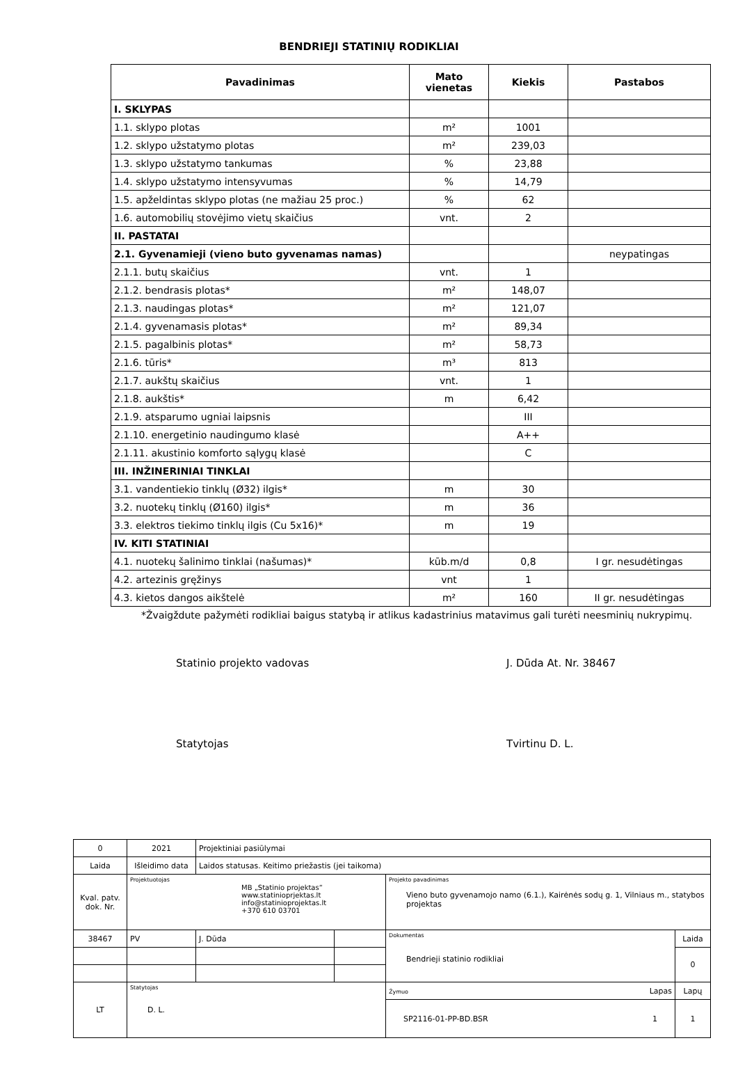BENDRIEJI STATINIŲ RODIKLIAI
| Pavadinimas | Mato vienetas | Kiekis | Pastabos |
| --- | --- | --- | --- |
| I. SKLYPAS | | | |
| 1.1. sklypo plotas | m² | 1001 | |
| 1.2. sklypo užstatymo plotas | m² | 239,03 | |
| 1.3. sklypo užstatymo tankumas | % | 23,88 | |
| 1.4. sklypo užstatymo intensyvumas | % | 14,79 | |
| 1.5. apželdintas sklypo plotas (ne mažiau 25 proc.) | % | 62 | |
| 1.6. automobilių stovėjimo vietų skaičius | vnt. | 2 | |
| II. PASTATAI | | | |
| 2.1. Gyvenamieji (vieno buto gyvenamas namas) | | | neypatingas |
| 2.1.1. butų skaičius | vnt. | 1 | |
| 2.1.2. bendrasis plotas* | m² | 148,07 | |
| 2.1.3. naudingas plotas* | m² | 121,07 | |
| 2.1.4. gyvenamasis plotas* | m² | 89,34 | |
| 2.1.5. pagalbinis plotas* | m² | 58,73 | |
| 2.1.6. tūris* | m³ | 813 | |
| 2.1.7. aukštų skaičius | vnt. | 1 | |
| 2.1.8. aukštis* | m | 6,42 | |
| 2.1.9. atsparumo ugniai laipsnis | | III | |
| 2.1.10. energetinio naudingumo klasė | | A++ | |
| 2.1.11. akustinio komforto sąlygų klasė | | C | |
| III. INŽINERINIAI TINKLAI | | | |
| 3.1. vandentiekio tinklų (Ø32) ilgis* | m | 30 | |
| 3.2. nuotekų tinklų (Ø160) ilgis* | m | 36 | |
| 3.3. elektros tiekimo tinklų ilgis (Cu 5x16)* | m | 19 | |
| IV. KITI STATINIAI | | | |
| 4.1. nuotekų šalinimo tinklai (našumas)* | kūb.m/d | 0,8 | I gr. nesudėtingas |
| 4.2. artezinis gręžinys | vnt | 1 | |
| 4.3. kietos dangos aikštelė | m² | 160 | II gr. nesudėtingas |
*Žvaigždute pažymėti rodikliai baigus statybą ir atlikus kadastrinius matavimus gali turėti neesminių nukrypimų.
Statinio projekto vadovas J. Dūda At. Nr. 38467
Statytojas Tvirtinu D. L.
| 0 | 2021 | Projektiniai pasiūlymai | | | |
| Laida | Išleidimo data | Laidos statusas. Keitimo priežastis (jei taikoma) | | | |
| Kval. patv. dok. Nr. | Projektuotojas MB „Statinio projektas“ www.statinioprjektas.lt info@statinioprojektas.lt +370 610 03701 | | | Projekto pavadinimas Vieno buto gyvenamojo namo (6.1.), Kairėnės sodų g. 1, Vilniaus m., statybos projektas | |
| 38467 | PV | J. Dūda | | Dokumentas Bendrieji statinio rodikliai | Laida |
| | | | | | 0 |
| LT | Statytojas D. L. | | | Žymuo Lapas | Lapų |
| | | | | SP2116-01-PP-BD.BSR 1 | 1 |